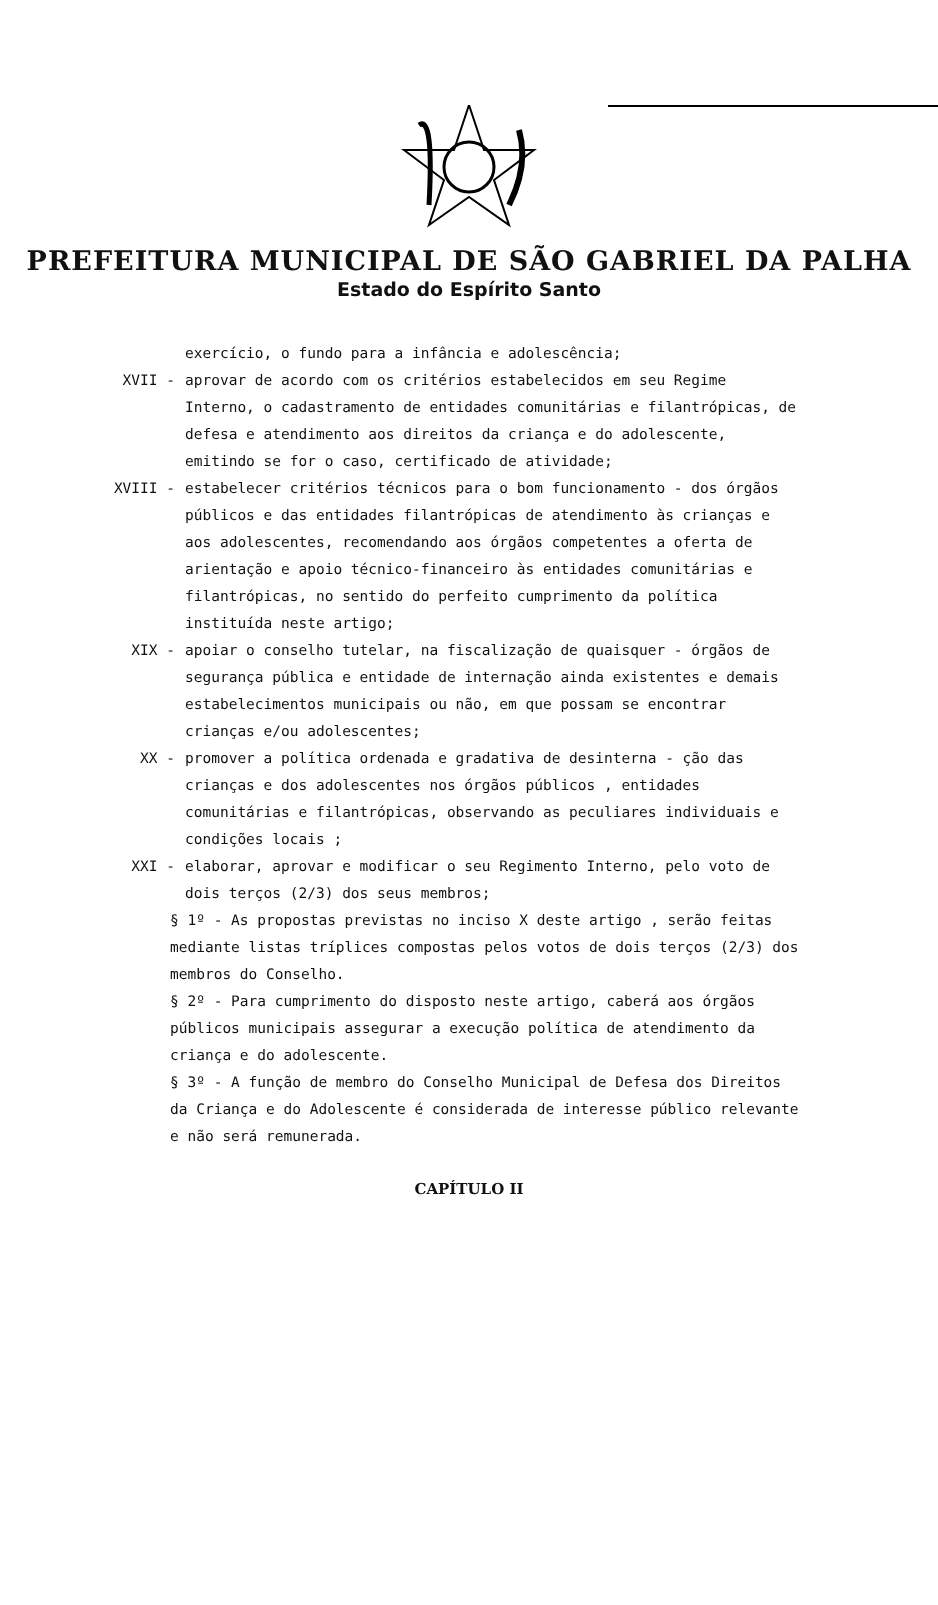PREFEITURA MUNICIPAL DE SÃO GABRIEL DA PALHA
Estado do Espírito Santo
exercício, o fundo para a infância e adolescência;
XVII - aprovar de acordo com os critérios estabelecidos em seu Regime Interno, o cadastramento de entidades comunitárias e filantrópicas, de defesa e atendimento aos direitos da criança e do adolescente, emitindo se for o caso, certificado de atividade;
XVIII - estabelecer critérios técnicos para o bom funcionamento - dos órgãos públicos e das entidades filantrópicas de atendimento às crianças e aos adolescentes, recomendando aos órgãos competentes a oferta de arientação e apoio técnico-financeiro às entidades comunitárias e filantrópicas, no sentido do perfeito cumprimento da política instituída neste artigo;
XIX - apoiar o conselho tutelar, na fiscalização de quaisquer - órgãos de segurança pública e entidade de internação ainda existentes e demais estabelecimentos municipais ou não, em que possam se encontrar crianças e/ou adolescentes;
XX - promover a política ordenada e gradativa de desinterna - ção das crianças e dos adolescentes nos órgãos públicos , entidades comunitárias e filantrópicas, observando as peculiares individuais e condições locais ;
XXI - elaborar, aprovar e modificar o seu Regimento Interno, pelo voto de dois terços (2/3) dos seus membros;
§ 1º - As propostas previstas no inciso X deste artigo , serão feitas mediante listas tríplices compostas pelos votos de dois terços (2/3) dos membros do Conselho.
§ 2º - Para cumprimento do disposto neste artigo, caberá aos órgãos públicos municipais assegurar a execução política de atendimento da criança e do adolescente.
§ 3º - A função de membro do Conselho Municipal de Defesa dos Direitos da Criança e do Adolescente é considerada de interesse público relevante e não será remunerada.
CAPÍTULO II